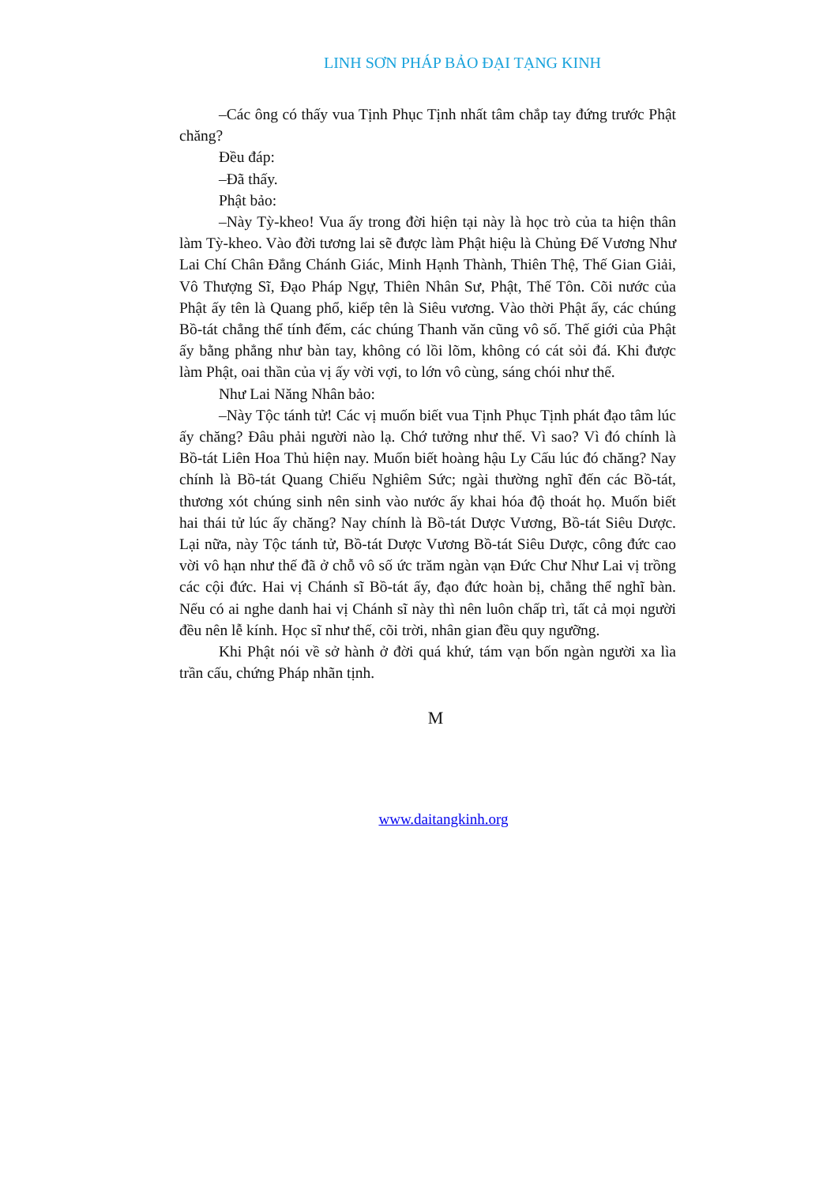LINH SƠN PHÁP BẢO ĐẠI TẠNG KINH
–Các ông có thấy vua Tịnh Phục Tịnh nhất tâm chắp tay đứng trước Phật chăng?
Đều đáp:
–Đã thấy.
Phật bảo:
–Này Tỳ-kheo! Vua ấy trong đời hiện tại này là học trò của ta hiện thân làm Tỳ-kheo. Vào đời tương lai sẽ được làm Phật hiệu là Chủng Đế Vương Như Lai Chí Chân Đẳng Chánh Giác, Minh Hạnh Thành, Thiên Thệ, Thế Gian Giải, Vô Thượng Sĩ, Đạo Pháp Ngự, Thiên Nhân Sư, Phật, Thế Tôn. Cõi nước của Phật ấy tên là Quang phổ, kiếp tên là Siêu vương. Vào thời Phật ấy, các chúng Bồ-tát chẳng thể tính đếm, các chúng Thanh văn cũng vô số. Thế giới của Phật ấy bằng phẳng như bàn tay, không có lồi lõm, không có cát sỏi đá. Khi được làm Phật, oai thần của vị ấy vời vợi, to lớn vô cùng, sáng chói như thế.
Như Lai Năng Nhân bảo:
–Này Tộc tánh tử! Các vị muốn biết vua Tịnh Phục Tịnh phát đạo tâm lúc ấy chăng? Đâu phải người nào lạ. Chớ tưởng như thế. Vì sao? Vì đó chính là Bồ-tát Liên Hoa Thủ hiện nay. Muốn biết hoàng hậu Ly Cấu lúc đó chăng? Nay chính là Bồ-tát Quang Chiếu Nghiêm Sức; ngài thường nghĩ đến các Bồ-tát, thương xót chúng sinh nên sinh vào nước ấy khai hóa độ thoát họ. Muốn biết hai thái tử lúc ấy chăng? Nay chính là Bồ-tát Dược Vương, Bồ-tát Siêu Dược. Lại nữa, này Tộc tánh tử, Bồ-tát Dược Vương Bồ-tát Siêu Dược, công đức cao vời vô hạn như thế đã ở chỗ vô số ức trăm ngàn vạn Đức Chư Như Lai vị trồng các cội đức. Hai vị Chánh sĩ Bồ-tát ấy, đạo đức hoàn bị, chẳng thể nghĩ bàn. Nếu có ai nghe danh hai vị Chánh sĩ này thì nên luôn chấp trì, tất cả mọi người đều nên lễ kính. Học sĩ như thế, cõi trời, nhân gian đều quy ngưỡng.
Khi Phật nói về sở hành ở đời quá khứ, tám vạn bốn ngàn người xa lìa trần cấu, chứng Pháp nhãn tịnh.
M
www.daitangkinh.org